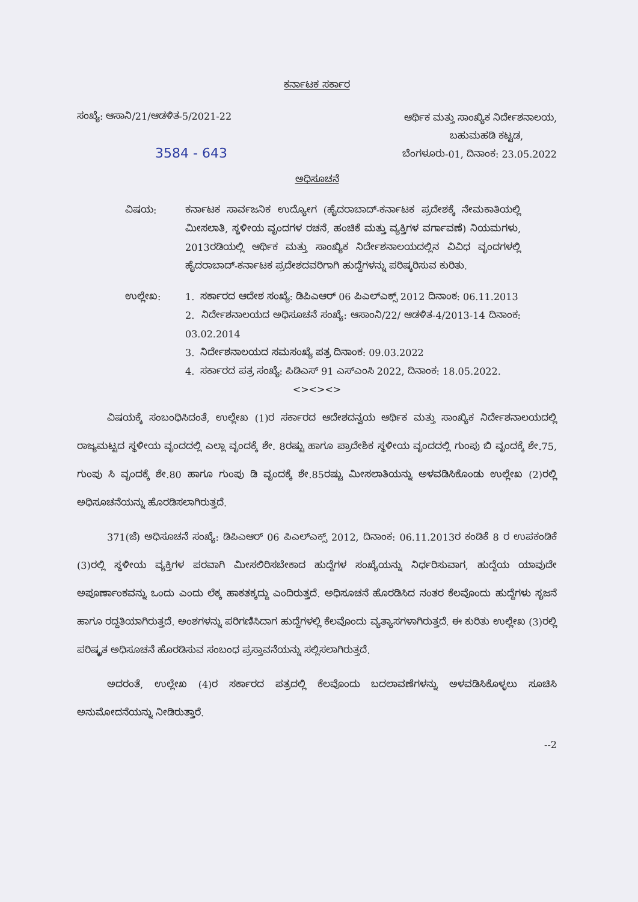ಕರ್ನಾಟಕ ಸರ್ಕಾರ
ಸಂಖ್ಯೆ: ಆಸಾನಿ/21/ಆಡಳಿತ-5/2021-22
ಆರ್ಥಿಕ ಮತ್ತು ಸಾಂಖ್ಯಿಕ ನಿರ್ದೇಶನಾಲಯ,
ಬಹುಮಹಡಿ ಕಟ್ಟಡ,
ಬೆಂಗಳೂರು-01, ದಿನಾಂಕ: 23.05.2022
3584 - 643
ಅಧಿಸೂಚನೆ
ವಿಷಯ: ಕರ್ನಾಟಕ ಸಾರ್ವಜನಿಕ ಉದ್ಯೋಗ (ಹೈದರಾಬಾದ್-ಕರ್ನಾಟಕ ಪ್ರದೇಶಕ್ಕೆ ನೇಮಕಾತಿಯಲ್ಲಿ ಮೀಸಲಾತಿ, ಸ್ಥಳೀಯ ವೃಂದಗಳ ರಚನೆ, ಹಂಚಿಕೆ ಮತ್ತು ವ್ಯಕ್ತಿಗಳ ವರ್ಗಾವಣೆ) ನಿಯಮಗಳು, 2013ರಡಿಯಲ್ಲಿ ಆರ್ಥಿಕ ಮತ್ತು ಸಾಂಖ್ಯಿಕ ನಿರ್ದೇಶನಾಲಯದಲ್ಲಿನ ವಿವಿಧ ವೃಂದಗಳಲ್ಲಿ ಹೈದರಾಬಾದ್-ಕರ್ನಾಟಕ ಪ್ರದೇಶದವರಿಗಾಗಿ ಹುದ್ದೆಗಳನ್ನು ಪರಿಷ್ಕರಿಸುವ ಕುರಿತು.
ಉಲ್ಲೇಖ: 1. ಸರ್ಕಾರದ ಆದೇಶ ಸಂಖ್ಯೆ: ಡಿಪಿಎಆರ್ 06 ಪಿಎಲ್ಎಕ್ಸ್ 2012 ದಿನಾಂಕ: 06.11.2013
2. ನಿರ್ದೇಶನಾಲಯದ ಅಧಿಸೂಚನೆ ಸಂಖ್ಯೆ: ಆಸಾಂನಿ/22/ ಆಡಳಿತ-4/2013-14 ದಿನಾಂಕ: 03.02.2014
3. ನಿರ್ದೇಶನಾಲಯದ ಸಮಸಂಖ್ಯೆ ಪತ್ರ ದಿನಾಂಕ: 09.03.2022
4. ಸರ್ಕಾರದ ಪತ್ರ ಸಂಖ್ಯೆ: ಪಿಡಿಎಸ್ 91 ಎಸ್ಎಂಸಿ 2022, ದಿನಾಂಕ: 18.05.2022.
<><><>
ವಿಷಯಕ್ಕೆ ಸಂಬಂಧಿಸಿದಂತೆ, ಉಲ್ಲೇಖ (1)ರ ಸರ್ಕಾರದ ಆದೇಶದನ್ವಯ ಆರ್ಥಿಕ ಮತ್ತು ಸಾಂಖ್ಯಿಕ ನಿರ್ದೇಶನಾಲಯದಲ್ಲಿ ರಾಜ್ಯಮಟ್ಟದ ಸ್ಥಳೀಯ ವೃಂದದಲ್ಲಿ ಎಲ್ಲಾ ವೃಂದಕ್ಕೆ ಶೇ. 8ರಷ್ಟು ಹಾಗೂ ಪ್ರಾದೇಶಿಕ ಸ್ಥಳೀಯ ವೃಂದದಲ್ಲಿ ಗುಂಪು ಬಿ ವೃಂದಕ್ಕೆ ಶೇ.75, ಗುಂಪು ಸಿ ವೃಂದಕ್ಕೆ ಶೇ.80 ಹಾಗೂ ಗುಂಪು ಡಿ ವೃಂದಕ್ಕೆ ಶೇ.85ರಷ್ಟು ಮೀಸಲಾತಿಯನ್ನು ಅಳವಡಿಸಿಕೊಂಡು ಉಲ್ಲೇಖ (2)ರಲ್ಲಿ ಅಧಿಸೂಚನೆಯನ್ನು ಹೊರಡಿಸಲಾಗಿರುತ್ತದೆ.
371(ಜೆ) ಅಧಿಸೂಚನೆ ಸಂಖ್ಯೆ: ಡಿಪಿಎಆರ್ 06 ಪಿಎಲ್ಎಕ್ಸ್ 2012, ದಿನಾಂಕ: 06.11.2013ರ ಕಂಡಿಕೆ 8 ರ ಉಪಕಂಡಿಕೆ (3)ರಲ್ಲಿ ಸ್ಥಳೀಯ ವ್ಯಕ್ತಿಗಳ ಪರವಾಗಿ ಮೀಸಲಿರಿಸಬೇಕಾದ ಹುದ್ದೆಗಳ ಸಂಖ್ಯೆಯನ್ನು ನಿರ್ಧರಿಸುವಾಗ, ಹುದ್ದೆಯ ಯಾವುದೇ ಅಪೂರ್ಣಾಂಕವನ್ನು ಒಂದು ಎಂದು ಲೆಕ್ಕ ಹಾಕತಕ್ಕದ್ದು ಎಂದಿರುತ್ತದೆ. ಅಧಿಸೂಚನೆ ಹೊರಡಿಸಿದ ನಂತರ ಕೆಲವೊಂದು ಹುದ್ದೆಗಳು ಸೃಜನೆ ಹಾಗೂ ರದ್ದತಿಯಾಗಿರುತ್ತದೆ. ಅಂಶಗಳನ್ನು ಪರಿಗಣಿಸಿದಾಗ ಹುದ್ದೆಗಳಲ್ಲಿ ಕೆಲವೊಂದು ವ್ಯತ್ಯಾಸಗಳಾಗಿರುತ್ತದೆ. ಈ ಕುರಿತು ಉಲ್ಲೇಖ (3)ರಲ್ಲಿ ಪರಿಷ್ಕೃತ ಅಧಿಸೂಚನೆ ಹೊರಡಿಸುವ ಸಂಬಂಧ ಪ್ರಸ್ತಾವನೆಯನ್ನು ಸಲ್ಲಿಸಲಾಗಿರುತ್ತದೆ.
ಅದರಂತೆ, ಉಲ್ಲೇಖ (4)ರ ಸರ್ಕಾರದ ಪತ್ರದಲ್ಲಿ ಕೆಲವೊಂದು ಬದಲಾವಣೆಗಳನ್ನು ಅಳವಡಿಸಿಕೊಳ್ಳಲು ಸೂಚಿಸಿ ಅನುಮೋದನೆಯನ್ನು ನೀಡಿರುತ್ತಾರೆ.
--2